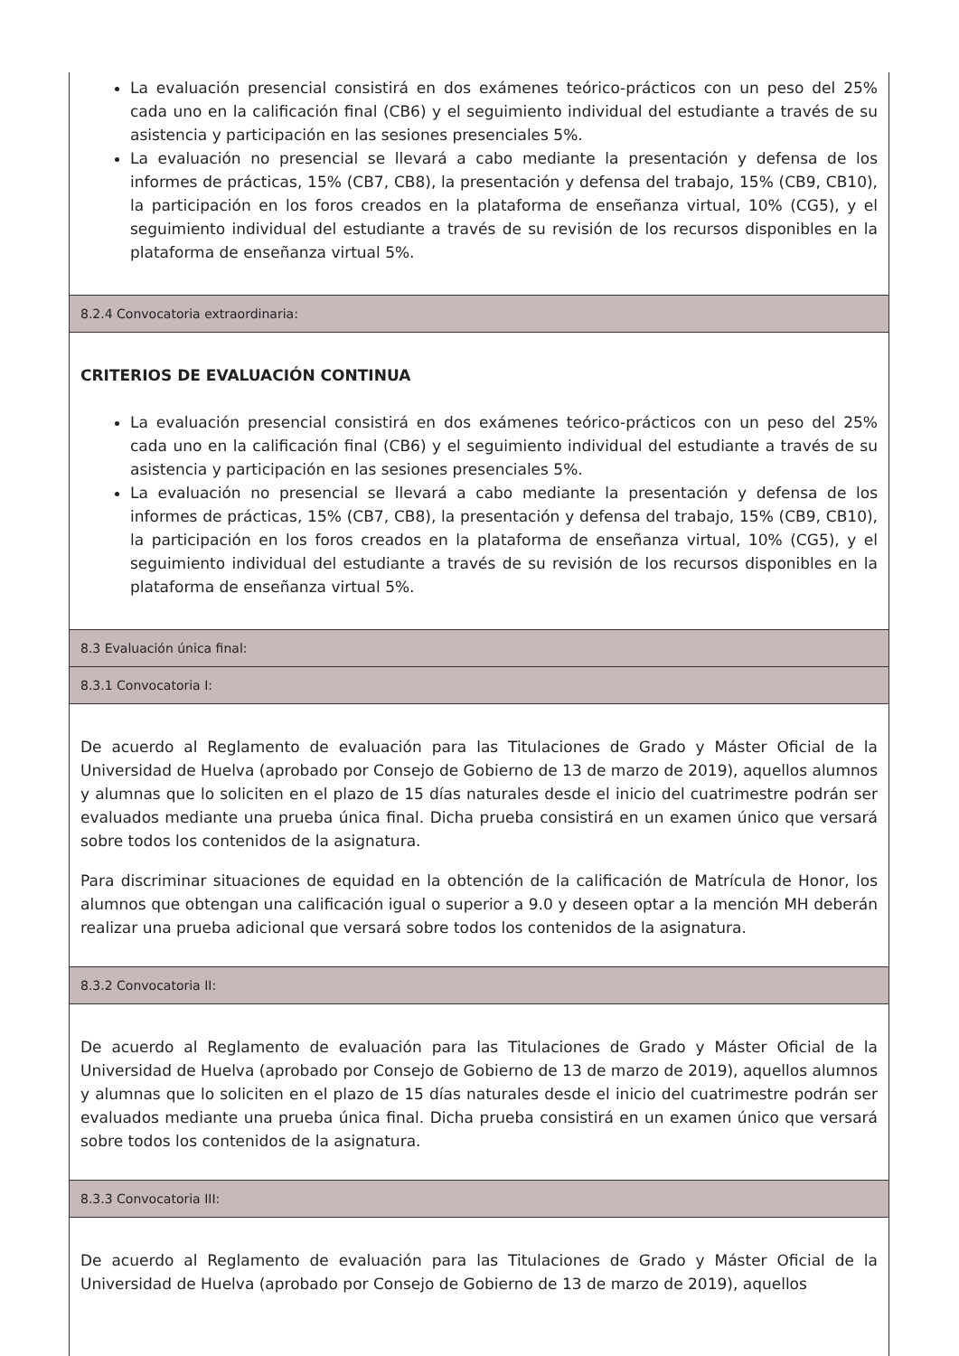La evaluación presencial consistirá en dos exámenes teórico-prácticos con un peso del 25% cada uno en la calificación final (CB6) y el seguimiento individual del estudiante a través de su asistencia y participación en las sesiones presenciales 5%.
La evaluación no presencial se llevará a cabo mediante la presentación y defensa de los informes de prácticas, 15% (CB7, CB8), la presentación y defensa del trabajo, 15% (CB9, CB10), la participación en los foros creados en la plataforma de enseñanza virtual, 10% (CG5), y el seguimiento individual del estudiante a través de su revisión de los recursos disponibles en la plataforma de enseñanza virtual 5%.
8.2.4 Convocatoria extraordinaria:
CRITERIOS DE EVALUACIÓN CONTINUA
La evaluación presencial consistirá en dos exámenes teórico-prácticos con un peso del 25% cada uno en la calificación final (CB6) y el seguimiento individual del estudiante a través de su asistencia y participación en las sesiones presenciales 5%.
La evaluación no presencial se llevará a cabo mediante la presentación y defensa de los informes de prácticas, 15% (CB7, CB8), la presentación y defensa del trabajo, 15% (CB9, CB10), la participación en los foros creados en la plataforma de enseñanza virtual, 10% (CG5), y el seguimiento individual del estudiante a través de su revisión de los recursos disponibles en la plataforma de enseñanza virtual 5%.
8.3 Evaluación única final:
8.3.1 Convocatoria I:
De acuerdo al Reglamento de evaluación para las Titulaciones de Grado y Máster Oficial de la Universidad de Huelva (aprobado por Consejo de Gobierno de 13 de marzo de 2019), aquellos alumnos y alumnas que lo soliciten en el plazo de 15 días naturales desde el inicio del cuatrimestre podrán ser evaluados mediante una prueba única final. Dicha prueba consistirá en un examen único que versará sobre todos los contenidos de la asignatura.
Para discriminar situaciones de equidad en la obtención de la calificación de Matrícula de Honor, los alumnos que obtengan una calificación igual o superior a 9.0 y deseen optar a la mención MH deberán realizar una prueba adicional que versará sobre todos los contenidos de la asignatura.
8.3.2 Convocatoria II:
De acuerdo al Reglamento de evaluación para las Titulaciones de Grado y Máster Oficial de la Universidad de Huelva (aprobado por Consejo de Gobierno de 13 de marzo de 2019), aquellos alumnos y alumnas que lo soliciten en el plazo de 15 días naturales desde el inicio del cuatrimestre podrán ser evaluados mediante una prueba única final. Dicha prueba consistirá en un examen único que versará sobre todos los contenidos de la asignatura.
8.3.3 Convocatoria III:
De acuerdo al Reglamento de evaluación para las Titulaciones de Grado y Máster Oficial de la Universidad de Huelva (aprobado por Consejo de Gobierno de 13 de marzo de 2019), aquellos